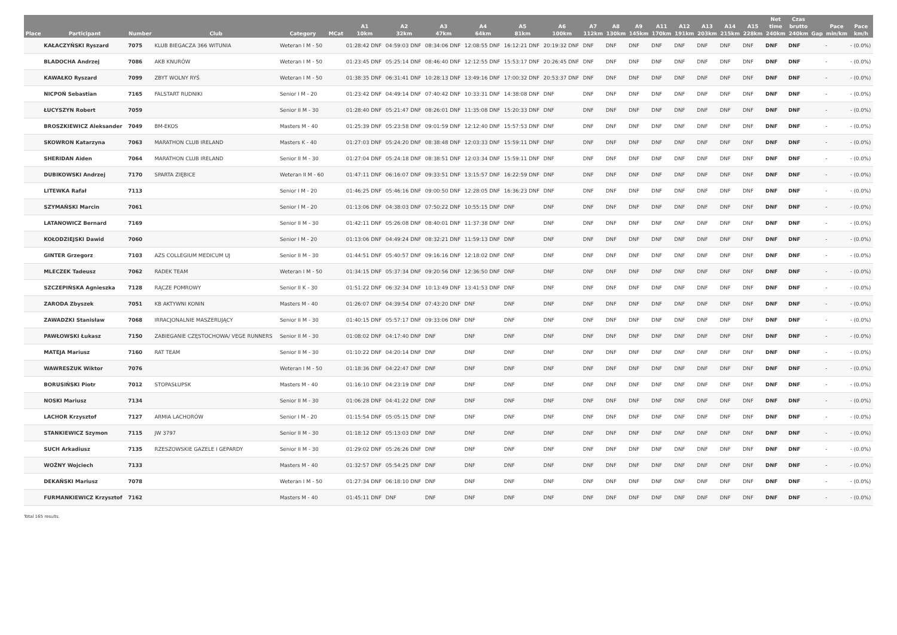| Place | Participant | Number | Club | Category | MCat | A1 10km | A2 32km | A3 47km | A4 64km | A5 81km | A6 100km | A7 112km | A8 130km | A9 145km | A11 170km | A12 191km | A13 203km | A14 215km | A15 228km | Net time 240km | Czas brutto 240km | Gap | Pace min/km | Pace km/h |
| --- | --- | --- | --- | --- | --- | --- | --- | --- | --- | --- | --- | --- | --- | --- | --- | --- | --- | --- | --- | --- | --- | --- | --- | --- |
| | KAŁACZYŃSKI Ryszard | 7075 | KLUB BIEGACZA 366 WITUNIA | Weteran I M - 50 | | 01:28:42 DNF | 04:59:03 DNF | 08:34:06 DNF | 12:08:55 DNF | 16:12:21 DNF | 20:19:32 DNF | DNF | DNF | DNF | DNF | DNF | DNF | DNF | DNF | DNF | DNF | | - | - (0.0%) |
| | BLADOCHA Andrzej | 7086 | AKB KNURÓW | Weteran I M - 50 | | 01:23:45 DNF | 05:25:14 DNF | 08:46:40 DNF | 12:12:55 DNF | 15:53:17 DNF | 20:26:45 DNF | DNF | DNF | DNF | DNF | DNF | DNF | DNF | DNF | DNF | DNF | | - | - (0.0%) |
| | KAWAŁKO Ryszard | 7099 | ZBYT WOLNY RYŚ | Weteran I M - 50 | | 01:38:35 DNF | 06:31:41 DNF | 10:28:13 DNF | 13:49:16 DNF | 17:00:32 DNF | 20:53:37 DNF | DNF | DNF | DNF | DNF | DNF | DNF | DNF | DNF | DNF | DNF | | - | - (0.0%) |
| | NICPOŃ Sebastian | 7165 | FALSTART RUDNIKI | Senior I M - 20 | | 01:23:42 DNF | 04:49:14 DNF | 07:40:42 DNF | 10:33:31 DNF | 14:38:08 DNF | DNF | DNF | DNF | DNF | DNF | DNF | DNF | DNF | DNF | DNF | DNF | | - | - (0.0%) |
| | ŁUCYSZYN Robert | 7059 | | Senior II M - 30 | | 01:28:40 DNF | 05:21:47 DNF | 08:26:01 DNF | 11:35:08 DNF | 15:20:33 DNF | DNF | DNF | DNF | DNF | DNF | DNF | DNF | DNF | DNF | DNF | DNF | | - | - (0.0%) |
| | BROSZKIEWICZ Aleksander | 7049 | BM-EKOS | Masters M - 40 | | 01:25:39 DNF | 05:23:58 DNF | 09:01:59 DNF | 12:12:40 DNF | 15:57:53 DNF | DNF | DNF | DNF | DNF | DNF | DNF | DNF | DNF | DNF | DNF | DNF | | - | - (0.0%) |
| | SKOWRON Katarzyna | 7063 | MARATHON CLUB IRELAND | Masters K - 40 | | 01:27:03 DNF | 05:24:20 DNF | 08:38:48 DNF | 12:03:33 DNF | 15:59:11 DNF | DNF | DNF | DNF | DNF | DNF | DNF | DNF | DNF | DNF | DNF | DNF | | - | - (0.0%) |
| | SHERIDAN Aiden | 7064 | MARATHON CLUB IRELAND | Senior II M - 30 | | 01:27:04 DNF | 05:24:18 DNF | 08:38:51 DNF | 12:03:34 DNF | 15:59:11 DNF | DNF | DNF | DNF | DNF | DNF | DNF | DNF | DNF | DNF | DNF | DNF | | - | - (0.0%) |
| | DUBIKOWSKI Andrzej | 7170 | SPARTA ZIĘBICE | Weteran II M - 60 | | 01:47:11 DNF | 06:16:07 DNF | 09:33:51 DNF | 13:15:57 DNF | 16:22:59 DNF | DNF | DNF | DNF | DNF | DNF | DNF | DNF | DNF | DNF | DNF | DNF | | - | - (0.0%) |
| | LITEWKA Rafał | 7113 | | Senior I M - 20 | | 01:46:25 DNF | 05:46:16 DNF | 09:00:50 DNF | 12:28:05 DNF | 16:36:23 DNF | DNF | DNF | DNF | DNF | DNF | DNF | DNF | DNF | DNF | DNF | DNF | | - | - (0.0%) |
| | SZYMAŃSKI Marcin | 7061 | | Senior I M - 20 | | 01:13:06 DNF | 04:38:03 DNF | 07:50:22 DNF | 10:55:15 DNF | DNF | DNF | DNF | DNF | DNF | DNF | DNF | DNF | DNF | DNF | DNF | DNF | | - | - (0.0%) |
| | LATANOWICZ Bernard | 7169 | | Senior II M - 30 | | 01:42:11 DNF | 05:26:08 DNF | 08:40:01 DNF | 11:37:38 DNF | DNF | DNF | DNF | DNF | DNF | DNF | DNF | DNF | DNF | DNF | DNF | DNF | | - | - (0.0%) |
| | KOŁODZIEJSKI Dawid | 7060 | | Senior I M - 20 | | 01:13:06 DNF | 04:49:24 DNF | 08:32:21 DNF | 11:59:13 DNF | DNF | DNF | DNF | DNF | DNF | DNF | DNF | DNF | DNF | DNF | DNF | DNF | | - | - (0.0%) |
| | GINTER Grzegorz | 7103 | AZS COLLEGIUM MEDICUM UJ | Senior II M - 30 | | 01:44:51 DNF | 05:40:57 DNF | 09:16:16 DNF | 12:18:02 DNF | DNF | DNF | DNF | DNF | DNF | DNF | DNF | DNF | DNF | DNF | DNF | DNF | | - | - (0.0%) |
| | MLECZEK Tadeusz | 7062 | RADEK TEAM | Weteran I M - 50 | | 01:34:15 DNF | 05:37:34 DNF | 09:20:56 DNF | 12:36:50 DNF | DNF | DNF | DNF | DNF | DNF | DNF | DNF | DNF | DNF | DNF | DNF | DNF | | - | - (0.0%) |
| | SZCZEPIŃSKA Agnieszka | 7128 | RĄCZE POMROWY | Senior II K - 30 | | 01:51:22 DNF | 06:32:34 DNF | 10:13:49 DNF | 13:41:53 DNF | DNF | DNF | DNF | DNF | DNF | DNF | DNF | DNF | DNF | DNF | DNF | DNF | | - | - (0.0%) |
| | ZARODA Zbyszek | 7051 | KB AKTYWNI KONIN | Masters M - 40 | | 01:26:07 DNF | 04:39:54 DNF | 07:43:20 DNF | DNF | DNF | DNF | DNF | DNF | DNF | DNF | DNF | DNF | DNF | DNF | DNF | DNF | | - | - (0.0%) |
| | ZAWADZKI Stanisław | 7068 | IRRACJONALNIE MASZERUJĄCY | Senior II M - 30 | | 01:40:15 DNF | 05:57:17 DNF | 09:33:06 DNF | DNF | DNF | DNF | DNF | DNF | DNF | DNF | DNF | DNF | DNF | DNF | DNF | DNF | | - | - (0.0%) |
| | PAWŁOWSKI Łukasz | 7150 | ZABIEGANIE CZĘSTOCHOWA/ VEGE RUNNERS | Senior II M - 30 | | 01:08:02 DNF | 04:17:40 DNF | DNF | DNF | DNF | DNF | DNF | DNF | DNF | DNF | DNF | DNF | DNF | DNF | DNF | DNF | | - | - (0.0%) |
| | MATEJA Mariusz | 7160 | RAT TEAM | Senior II M - 30 | | 01:10:22 DNF | 04:20:14 DNF | DNF | DNF | DNF | DNF | DNF | DNF | DNF | DNF | DNF | DNF | DNF | DNF | DNF | DNF | | - | - (0.0%) |
| | WAWRESZUK Wiktor | 7076 | | Weteran I M - 50 | | 01:18:36 DNF | 04:22:47 DNF | DNF | DNF | DNF | DNF | DNF | DNF | DNF | DNF | DNF | DNF | DNF | DNF | DNF | DNF | | - | - (0.0%) |
| | BORUSIŃSKI Piotr | 7012 | STOPASŁUPSK | Masters M - 40 | | 01:16:10 DNF | 04:23:19 DNF | DNF | DNF | DNF | DNF | DNF | DNF | DNF | DNF | DNF | DNF | DNF | DNF | DNF | DNF | | - | - (0.0%) |
| | NOSKI Mariusz | 7134 | | Senior II M - 30 | | 01:06:28 DNF | 04:41:22 DNF | DNF | DNF | DNF | DNF | DNF | DNF | DNF | DNF | DNF | DNF | DNF | DNF | DNF | DNF | | - | - (0.0%) |
| | LACHOR Krzysztof | 7127 | ARMIA LACHORÓW | Senior I M - 20 | | 01:15:54 DNF | 05:05:15 DNF | DNF | DNF | DNF | DNF | DNF | DNF | DNF | DNF | DNF | DNF | DNF | DNF | DNF | DNF | | - | - (0.0%) |
| | STANKIEWICZ Szymon | 7115 | JW 3797 | Senior II M - 30 | | 01:18:12 DNF | 05:13:03 DNF | DNF | DNF | DNF | DNF | DNF | DNF | DNF | DNF | DNF | DNF | DNF | DNF | DNF | DNF | | - | - (0.0%) |
| | SUCH Arkadiusz | 7135 | RZESZOWSKIE GAZELE I GEPARDY | Senior II M - 30 | | 01:29:02 DNF | 05:26:26 DNF | DNF | DNF | DNF | DNF | DNF | DNF | DNF | DNF | DNF | DNF | DNF | DNF | DNF | DNF | | - | - (0.0%) |
| | WOŹNY Wojciech | 7133 | | Masters M - 40 | | 01:32:57 DNF | 05:54:25 DNF | DNF | DNF | DNF | DNF | DNF | DNF | DNF | DNF | DNF | DNF | DNF | DNF | DNF | DNF | | - | - (0.0%) |
| | DEKAŃSKI Mariusz | 7078 | | Weteran I M - 50 | | 01:27:34 DNF | 06:18:10 DNF | DNF | DNF | DNF | DNF | DNF | DNF | DNF | DNF | DNF | DNF | DNF | DNF | DNF | DNF | | - | - (0.0%) |
| | FURMANKIEWICZ Krzysztof | 7162 | | Masters M - 40 | | 01:45:11 DNF | DNF | DNF | DNF | DNF | DNF | DNF | DNF | DNF | DNF | DNF | DNF | DNF | DNF | DNF | DNF | | - | - (0.0%) |
Total 165 results.